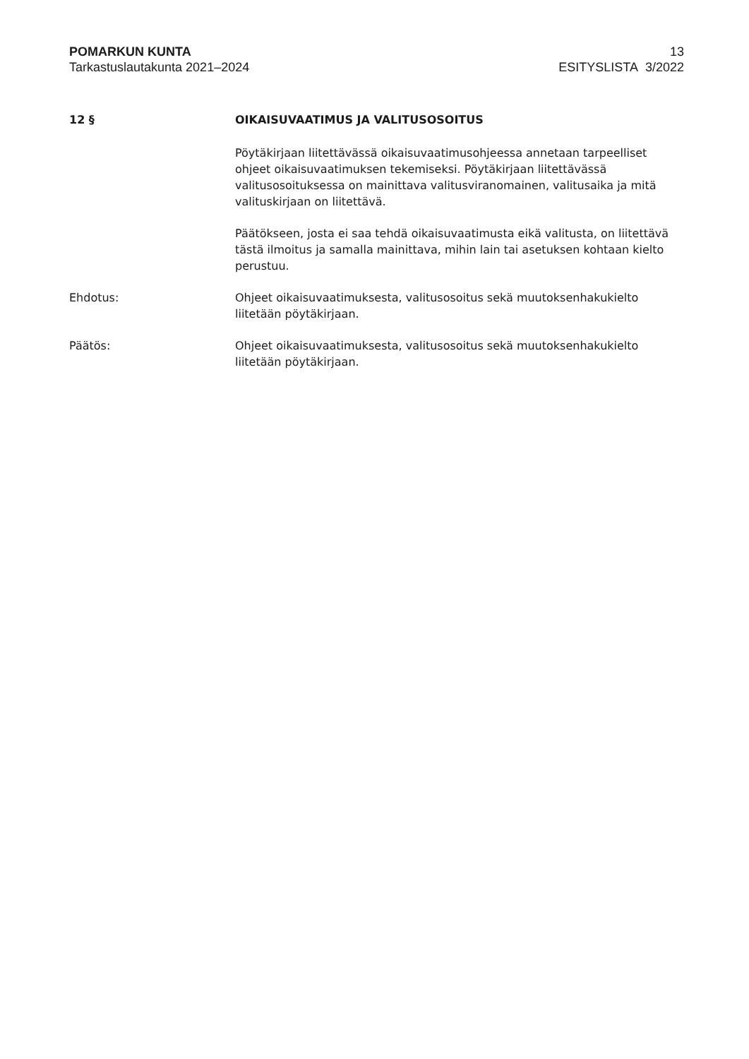POMARKUN KUNTA
Tarkastuslautakunta 2021–2024
13
ESITYSLISTA 3/2022
12 § OIKAISUVAATIMUS JA VALITUSOSOITUS
Pöytäkirjaan liitettävässä oikaisuvaatimusohjeessa annetaan tarpeelliset ohjeet oikaisuvaatimuksen tekemiseksi. Pöytäkirjaan liitettävässä valitusosoituksessa on mainittava valitusviranomainen, valitusaika ja mitä valituskirjaan on liitettävä.
Päätökseen, josta ei saa tehdä oikaisuvaatimusta eikä valitusta, on liitettävä tästä ilmoitus ja samalla mainittava, mihin lain tai asetuksen kohtaan kielto perustuu.
Ehdotus: Ohjeet oikaisuvaatimuksesta, valitusosoitus sekä muutoksenhakukielto liitetään pöytäkirjaan.
Päätös: Ohjeet oikaisuvaatimuksesta, valitusosoitus sekä muutoksenhakukielto liitetään pöytäkirjaan.